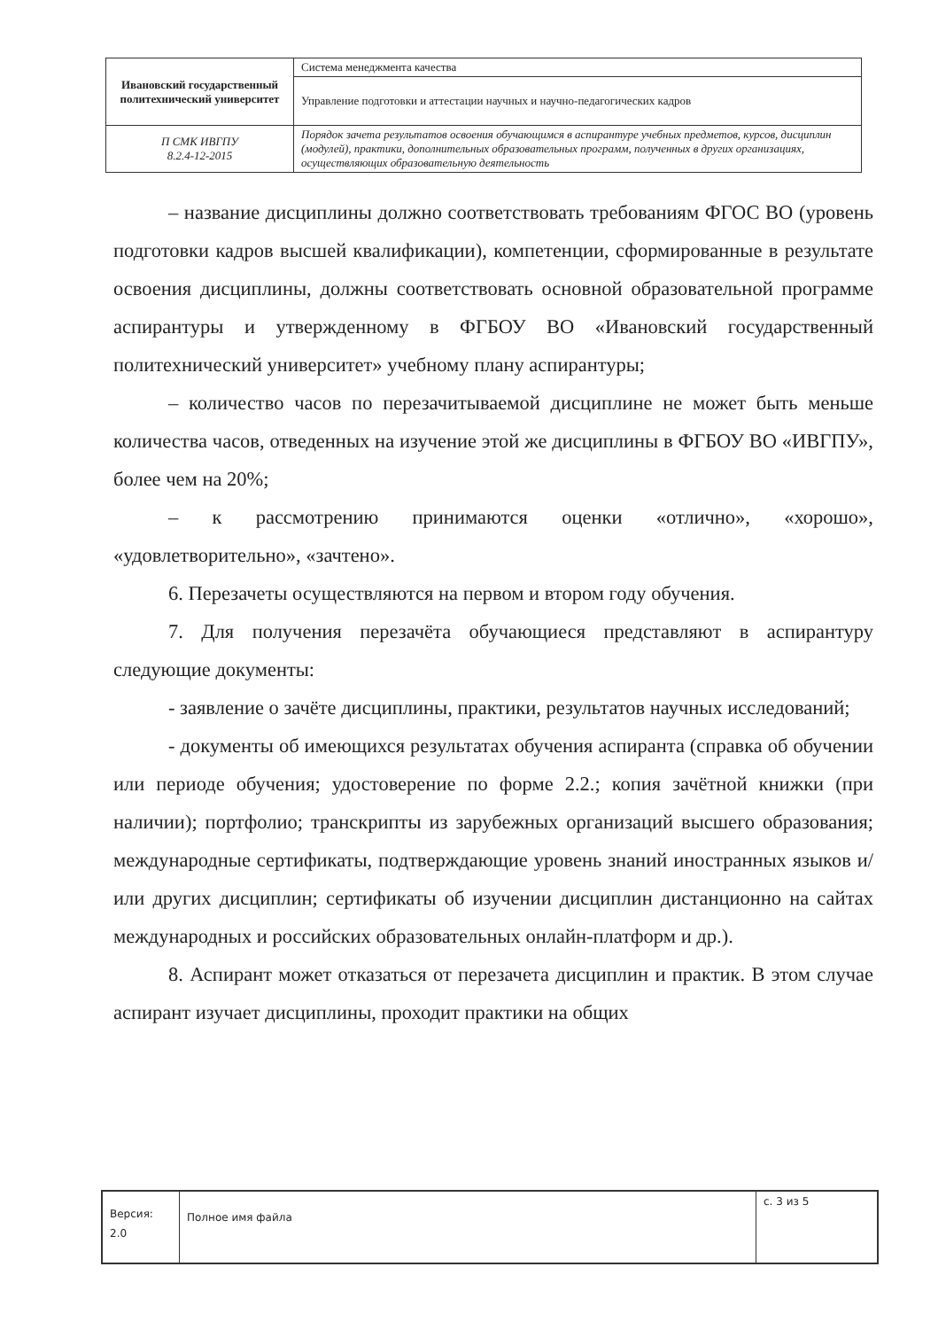| Ивановский государственный политехнический университет | Система менеджмента качества |
| | Управление подготовки и аттестации научных и научно-педагогических кадров |
| П СМК ИВГПУ 8.2.4-12-2015 | Порядок зачета результатов освоения обучающимся в аспирантуре учебных предметов, курсов, дисциплин (модулей), практики, дополнительных образовательных программ, полученных в других организациях, осуществляющих образовательную деятельность |
– название дисциплины должно соответствовать требованиям ФГОС ВО (уровень подготовки кадров высшей квалификации), компетенции, сформированные в результате освоения дисциплины, должны соответствовать основной образовательной программе аспирантуры и утвержденному в ФГБОУ ВО «Ивановский государственный политехнический университет» учебному плану аспирантуры;
– количество часов по перезачитываемой дисциплине не может быть меньше количества часов, отведенных на изучение этой же дисциплины в ФГБОУ ВО «ИВГПУ», более чем на 20%;
– к рассмотрению принимаются оценки «отлично», «хорошо», «удовлетворительно», «зачтено».
6. Перезачеты осуществляются на первом и втором году обучения.
7. Для получения перезачёта обучающиеся представляют в аспирантуру следующие документы:
- заявление о зачёте дисциплины, практики, результатов научных исследований;
- документы об имеющихся результатах обучения аспиранта (справка об обучении или периоде обучения; удостоверение по форме 2.2.; копия зачётной книжки (при наличии); портфолио; транскрипты из зарубежных организаций высшего образования; международные сертификаты, подтверждающие уровень знаний иностранных языков и/или других дисциплин; сертификаты об изучении дисциплин дистанционно на сайтах международных и российских образовательных онлайн-платформ и др.).
8. Аспирант может отказаться от перезачета дисциплин и практик. В этом случае аспирант изучает дисциплины, проходит практики на общих
| Версия: 2.0 | Полное имя файла | с. 3 из 5 |